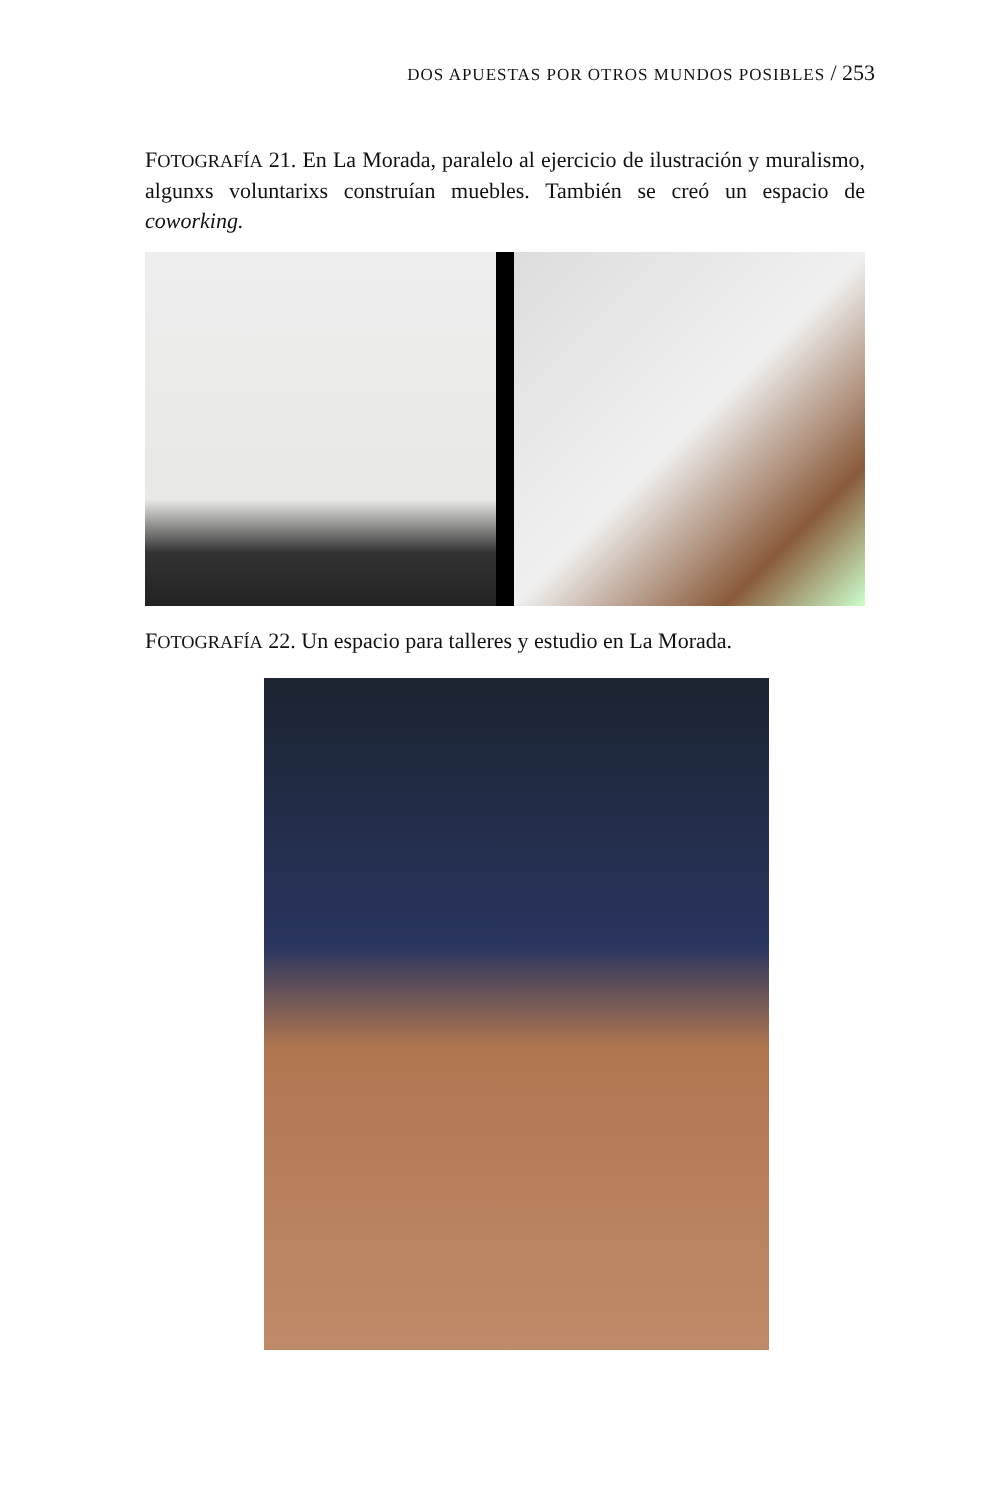DOS APUESTAS POR OTROS MUNDOS POSIBLES / 253
FOTOGRAFÍA 21. En La Morada, paralelo al ejercicio de ilustración y muralismo, algunxs voluntarixs construían muebles. También se creó un espacio de coworking.
FOTOGRAFÍA 22. Un espacio para talleres y estudio en La Morada.